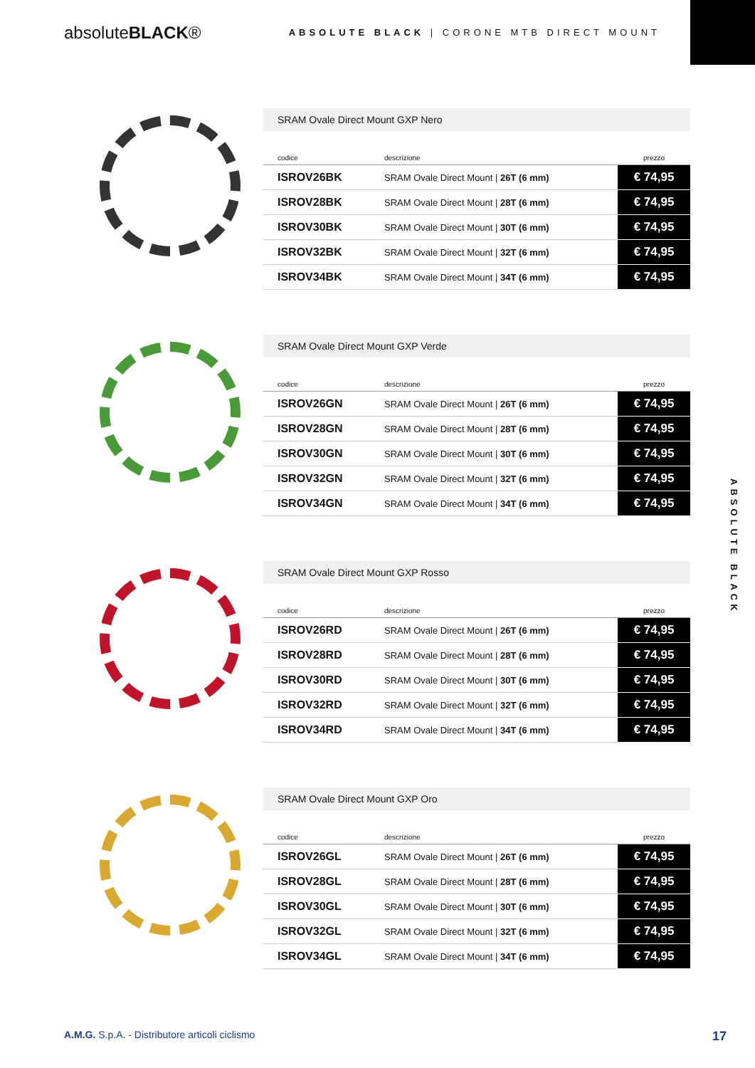absoluteBLACK®
ABSOLUTE BLACK | CORONE MTB DIRECT MOUNT
SRAM Ovale Direct Mount GXP Nero
| codice | descrizione | prezzo |
| --- | --- | --- |
| ISROV26BK | SRAM Ovale Direct Mount / 26T (6 mm) | € 74,95 |
| ISROV28BK | SRAM Ovale Direct Mount / 28T (6 mm) | € 74,95 |
| ISROV30BK | SRAM Ovale Direct Mount / 30T (6 mm) | € 74,95 |
| ISROV32BK | SRAM Ovale Direct Mount / 32T (6 mm) | € 74,95 |
| ISROV34BK | SRAM Ovale Direct Mount / 34T (6 mm) | € 74,95 |
SRAM Ovale Direct Mount GXP Verde
| codice | descrizione | prezzo |
| --- | --- | --- |
| ISROV26GN | SRAM Ovale Direct Mount / 26T (6 mm) | € 74,95 |
| ISROV28GN | SRAM Ovale Direct Mount / 28T (6 mm) | € 74,95 |
| ISROV30GN | SRAM Ovale Direct Mount / 30T (6 mm) | € 74,95 |
| ISROV32GN | SRAM Ovale Direct Mount / 32T (6 mm) | € 74,95 |
| ISROV34GN | SRAM Ovale Direct Mount / 34T (6 mm) | € 74,95 |
SRAM Ovale Direct Mount GXP Rosso
| codice | descrizione | prezzo |
| --- | --- | --- |
| ISROV26RD | SRAM Ovale Direct Mount / 26T (6 mm) | € 74,95 |
| ISROV28RD | SRAM Ovale Direct Mount / 28T (6 mm) | € 74,95 |
| ISROV30RD | SRAM Ovale Direct Mount / 30T (6 mm) | € 74,95 |
| ISROV32RD | SRAM Ovale Direct Mount / 32T (6 mm) | € 74,95 |
| ISROV34RD | SRAM Ovale Direct Mount / 34T (6 mm) | € 74,95 |
SRAM Ovale Direct Mount GXP Oro
| codice | descrizione | prezzo |
| --- | --- | --- |
| ISROV26GL | SRAM Ovale Direct Mount / 26T (6 mm) | € 74,95 |
| ISROV28GL | SRAM Ovale Direct Mount / 28T (6 mm) | € 74,95 |
| ISROV30GL | SRAM Ovale Direct Mount / 30T (6 mm) | € 74,95 |
| ISROV32GL | SRAM Ovale Direct Mount / 32T (6 mm) | € 74,95 |
| ISROV34GL | SRAM Ovale Direct Mount / 34T (6 mm) | € 74,95 |
ABSOLUTE BLACK
A.M.G. S.p.A. - Distributore articoli ciclismo 17